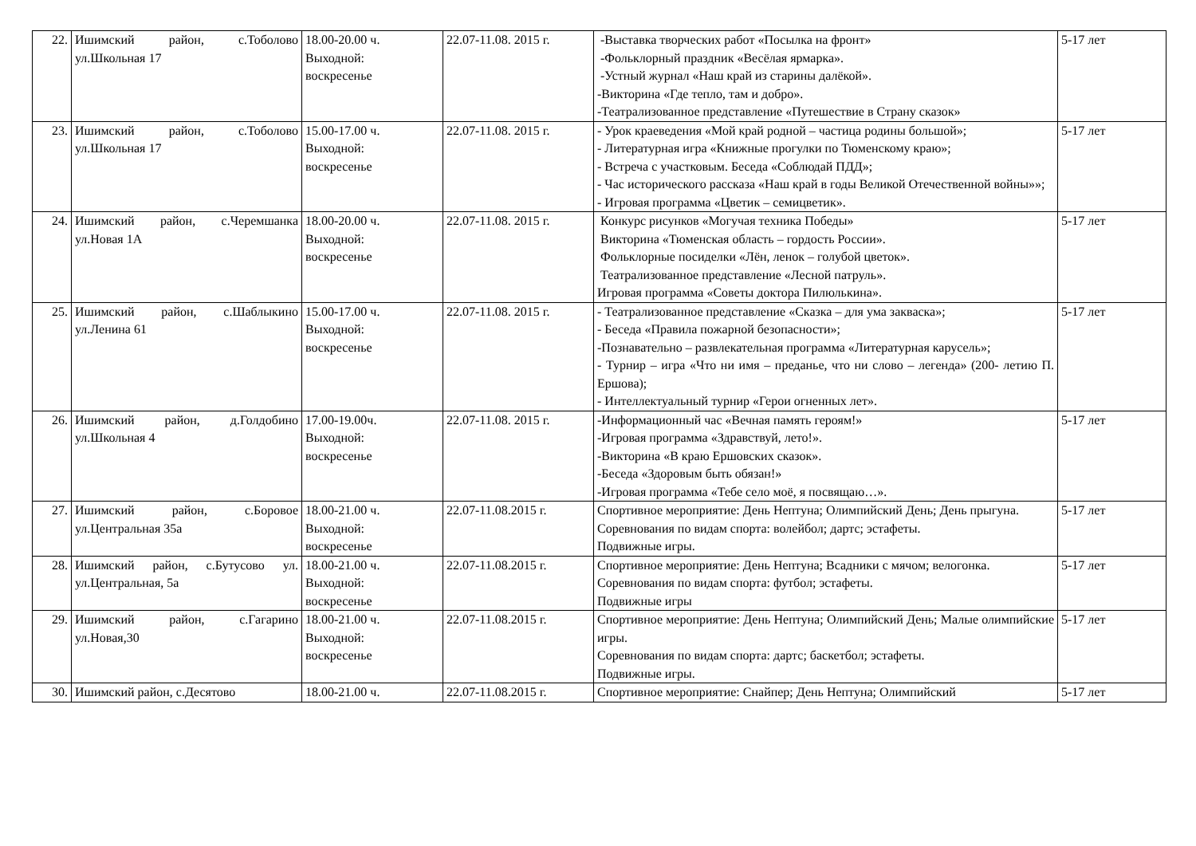| 22. | Ишимский район, с.Тоболово ул.Школьная 17 | 18.00-20.00 ч. Выходной: воскресенье | 22.07-11.08. 2015 г. | -Выставка творческих работ «Посылка на фронт» -Фольклорный праздник «Весёлая ярмарка». -Устный журнал «Наш край из старины далёкой». -Викторина «Где тепло, там и добро». -Театрализованное представление «Путешествие в Страну сказок» | 5-17 лет |
| 23. | Ишимский район, с.Тоболово ул.Школьная 17 | 15.00-17.00 ч. Выходной: воскресенье | 22.07-11.08. 2015 г. | - Урок краеведения «Мой край родной – частица родины большой»; - Литературная игра «Книжные прогулки по Тюменскому краю»; - Встреча с участковым. Беседа «Соблюдай ПДД»; - Час исторического рассказа «Наш край в годы Великой Отечественной войны»»; - Игровая программа «Цветик – семицветик». | 5-17 лет |
| 24. | Ишимский район, с.Черемшанка ул.Новая 1А | 18.00-20.00 ч. Выходной: воскресенье | 22.07-11.08. 2015 г. | Конкурс рисунков «Могучая техника Победы» Викторина «Тюменская область – гордость России». Фольклорные посиделки «Лён, ленок – голубой цветок». Театрализованное представление «Лесной патруль». Игровая программа «Советы доктора Пилюлькина». | 5-17 лет |
| 25. | Ишимский район, с.Шаблыкино ул.Ленина 61 | 15.00-17.00 ч. Выходной: воскресенье | 22.07-11.08. 2015 г. | - Театрализованное представление «Сказка – для ума закваска»; - Беседа «Правила пожарной безопасности»; -Познавательно – развлекательная программа «Литературная карусель»; - Турнир – игра «Что ни имя – преданье, что ни слово – легенда» (200- летию П. Ершова); - Интеллектуальный турнир «Герои огненных лет». | 5-17 лет |
| 26. | Ишимский район, д.Голдобино ул.Школьная 4 | 17.00-19.00ч. Выходной: воскресенье | 22.07-11.08. 2015 г. | -Информационный час «Вечная память героям!» -Игровая программа «Здравствуй, лето!». -Викторина «В краю Ершовских сказок». -Беседа «Здоровым быть обязан!» -Игровая программа «Тебе село моё, я посвящаю…». | 5-17 лет |
| 27. | Ишимский район, с.Боровое ул.Центральная 35а | 18.00-21.00 ч. Выходной: воскресенье | 22.07-11.08.2015 г. | Спортивное мероприятие: День Нептуна; Олимпийский День; День прыгуна. Соревнования по видам спорта: волейбол; дартс; эстафеты. Подвижные игры. | 5-17 лет |
| 28. | Ишимский район, с.Бутусово ул. ул.Центральная, 5а | 18.00-21.00 ч. Выходной: воскресенье | 22.07-11.08.2015 г. | Спортивное мероприятие: День Нептуна; Всадники с мячом; велогонка. Соревнования по видам спорта: футбол; эстафеты. Подвижные игры | 5-17 лет |
| 29. | Ишимский район, с.Гагарино ул.Новая,30 | 18.00-21.00 ч. Выходной: воскресенье | 22.07-11.08.2015 г. | Спортивное мероприятие: День Нептуна; Олимпийский День; Малые олимпийские игры. Соревнования по видам спорта: дартс; баскетбол; эстафеты. Подвижные игры. | 5-17 лет |
| 30. | Ишимский район, с.Десятово | 18.00-21.00 ч. | 22.07-11.08.2015 г. | Спортивное мероприятие: Снайпер; День Нептуна; Олимпийский | 5-17 лет |